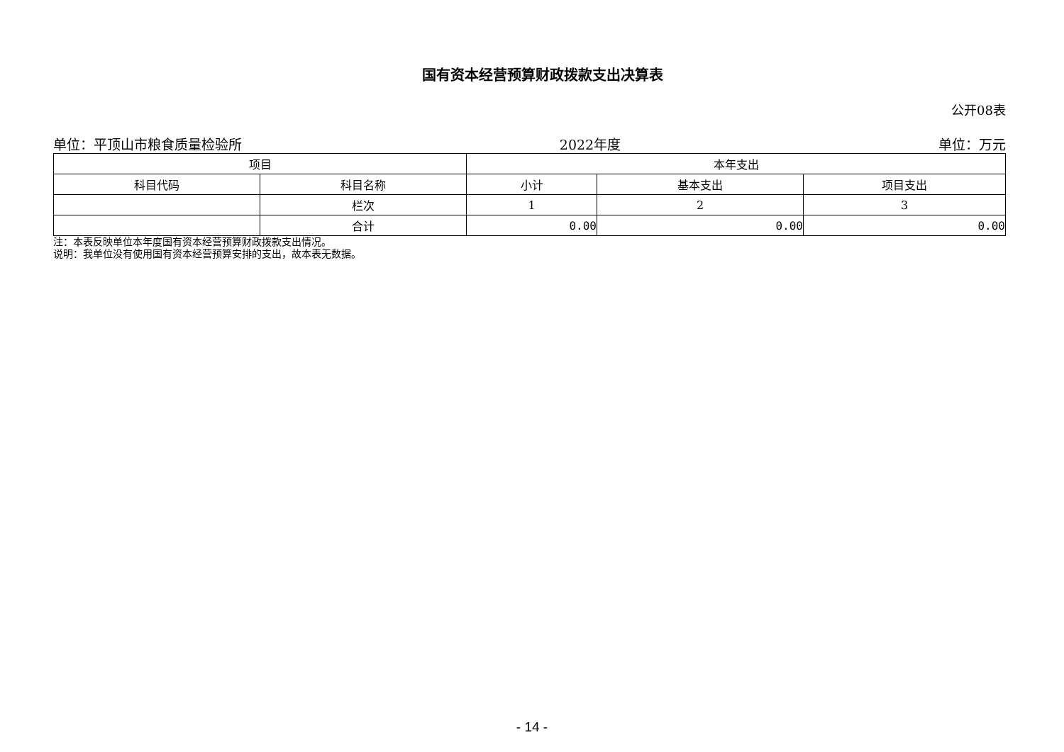国有资本经营预算财政拨款支出决算表
公开08表
单位：平顶山市粮食质量检验所 2022年度 单位：万元
| 项目 | | 本年支出 | | |
| --- | --- | --- | --- | --- |
| 科目代码 | 科目名称 | 小计 | 基本支出 | 项目支出 |
| | 栏次 | 1 | 2 | 3 |
| | 合计 | 0.00 | 0.00 | 0.00 |
注：本表反映单位本年度国有资本经营预算财政拨款支出情况。
说明：我单位没有使用国有资本经营预算安排的支出，故本表无数据。
- 14 -